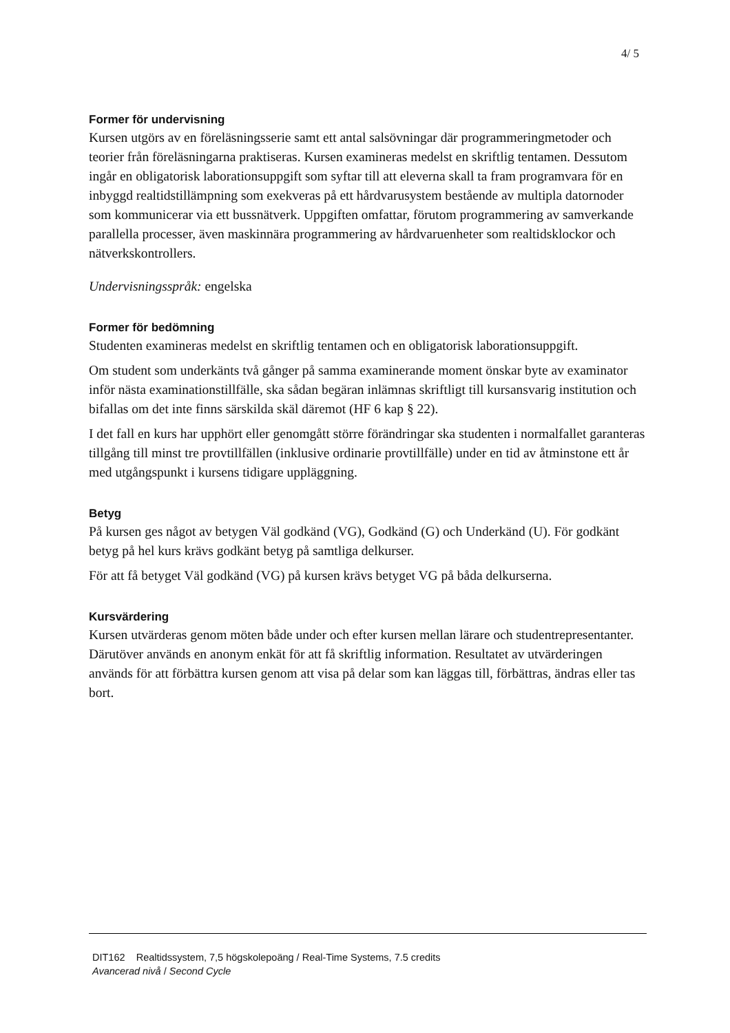4/ 5
Former för undervisning
Kursen utgörs av en föreläsningsserie samt ett antal salsövningar där programmeringmetoder och teorier från föreläsningarna praktiseras. Kursen examineras medelst en skriftlig tentamen. Dessutom ingår en obligatorisk laborationsuppgift som syftar till att eleverna skall ta fram programvara för en inbyggd realtidstillämpning som exekveras på ett hårdvarusystem bestående av multipla datornoder som kommunicerar via ett bussnätverk. Uppgiften omfattar, förutom programmering av samverkande parallella processer, även maskinnära programmering av hårdvaruenheter som realtidsklockor och nätverkskontrollers.
Undervisningsspråk: engelska
Former för bedömning
Studenten examineras medelst en skriftlig tentamen och en obligatorisk laborationsuppgift.
Om student som underkänts två gånger på samma examinerande moment önskar byte av examinator inför nästa examinationstillfälle, ska sådan begäran inlämnas skriftligt till kursansvarig institution och bifallas om det inte finns särskilda skäl däremot (HF 6 kap § 22).
I det fall en kurs har upphört eller genomgått större förändringar ska studenten i normalfallet garanteras tillgång till minst tre provtillfällen (inklusive ordinarie provtillfälle) under en tid av åtminstone ett år med utgångspunkt i kursens tidigare uppläggning.
Betyg
På kursen ges något av betygen Väl godkänd (VG), Godkänd (G) och Underkänd (U). För godkänt betyg på hel kurs krävs godkänt betyg på samtliga delkurser.
För att få betyget Väl godkänd (VG) på kursen krävs betyget VG på båda delkurserna.
Kursvärdering
Kursen utvärderas genom möten både under och efter kursen mellan lärare och studentrepresentanter. Därutöver används en anonym enkät för att få skriftlig information. Resultatet av utvärderingen används för att förbättra kursen genom att visa på delar som kan läggas till, förbättras, ändras eller tas bort.
DIT162 Realtidssystem, 7,5 högskolepoäng / Real-Time Systems, 7.5 credits
Avancerad nivå / Second Cycle